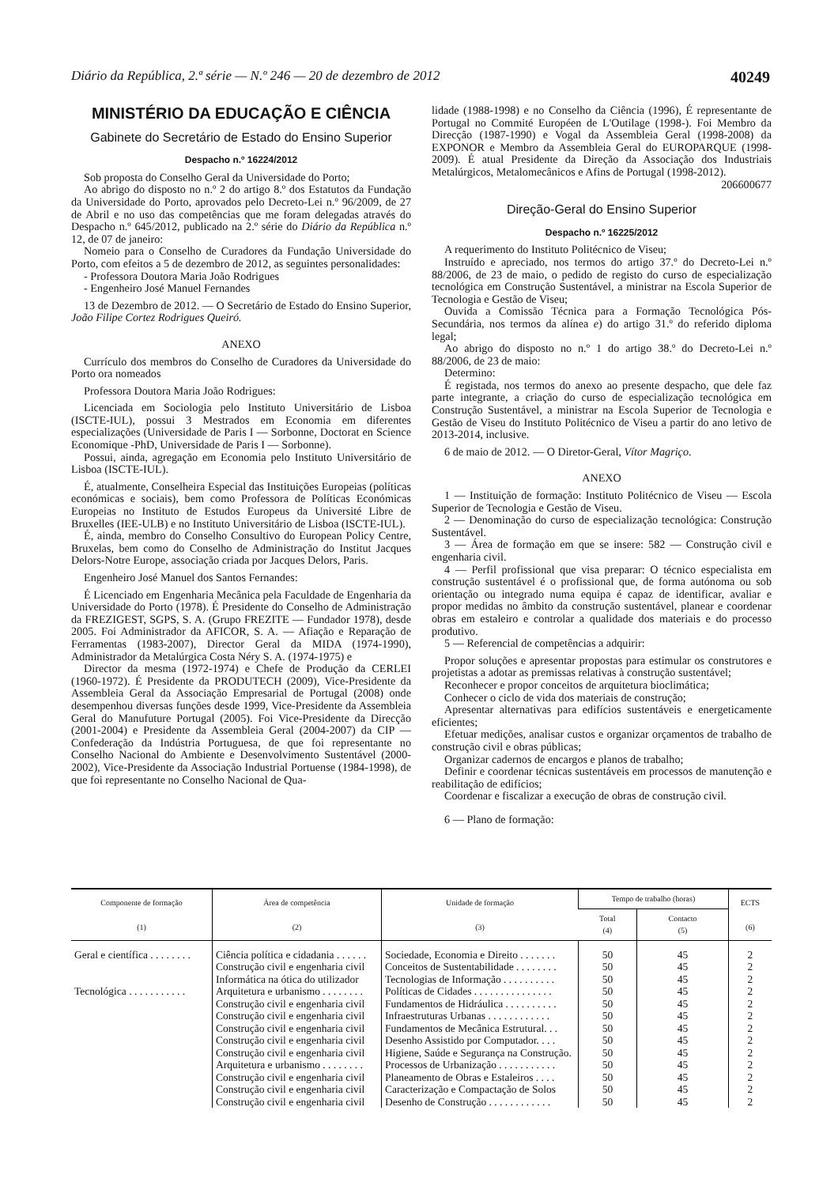Diário da República, 2.ª série — N.º 246 — 20 de dezembro de 2012 40249
MINISTÉRIO DA EDUCAÇÃO E CIÊNCIA
Gabinete do Secretário de Estado do Ensino Superior
Despacho n.º 16224/2012
Sob proposta do Conselho Geral da Universidade do Porto;
Ao abrigo do disposto no n.º 2 do artigo 8.º dos Estatutos da Fundação da Universidade do Porto, aprovados pelo Decreto-Lei n.º 96/2009, de 27 de Abril e no uso das competências que me foram delegadas através do Despacho n.º 645/2012, publicado na 2.º série do Diário da República n.º 12, de 07 de janeiro:
Nomeio para o Conselho de Curadores da Fundação Universidade do Porto, com efeitos a 5 de dezembro de 2012, as seguintes personalidades:
- Professora Doutora Maria João Rodrigues
- Engenheiro José Manuel Fernandes
13 de Dezembro de 2012. — O Secretário de Estado do Ensino Superior, João Filipe Cortez Rodrigues Queiró.
ANEXO
Currículo dos membros do Conselho de Curadores da Universidade do Porto ora nomeados
Professora Doutora Maria João Rodrigues:
Licenciada em Sociologia pelo Instituto Universitário de Lisboa (ISCTE-IUL), possui 3 Mestrados em Economia em diferentes especializações (Universidade de Paris I — Sorbonne, Doctorat en Science Economique -PhD, Universidade de Paris I — Sorbonne).
Possui, ainda, agregação em Economia pelo Instituto Universitário de Lisboa (ISCTE-IUL).
É, atualmente, Conselheira Especial das Instituições Europeias (políticas económicas e sociais), bem como Professora de Políticas Económicas Europeias no Instituto de Estudos Europeus da Université Libre de Bruxelles (IEE-ULB) e no Instituto Universitário de Lisboa (ISCTE-IUL).
É, ainda, membro do Conselho Consultivo do European Policy Centre, Bruxelas, bem como do Conselho de Administração do Institut Jacques Delors-Notre Europe, associação criada por Jacques Delors, Paris.
Engenheiro José Manuel dos Santos Fernandes:
É Licenciado em Engenharia Mecânica pela Faculdade de Engenharia da Universidade do Porto (1978). É Presidente do Conselho de Administração da FREZIGEST, SGPS, S. A. (Grupo FREZITE — Fundador 1978), desde 2005. Foi Administrador da AFICOR, S. A. — Afiação e Reparação de Ferramentas (1983-2007), Director Geral da MIDA (1974-1990), Administrador da Metalúrgica Costa Néry S. A. (1974-1975) e
Director da mesma (1972-1974) e Chefe de Produção da CERLEI (1960-1972). É Presidente da PRODUTECH (2009), Vice-Presidente da Assembleia Geral da Associação Empresarial de Portugal (2008) onde desempenhou diversas funções desde 1999, Vice-Presidente da Assembleia Geral do Manufuture Portugal (2005). Foi Vice-Presidente da Direcção (2001-2004) e Presidente da Assembleia Geral (2004-2007) da CIP — Confederação da Indústria Portuguesa, de que foi representante no Conselho Nacional do Ambiente e Desenvolvimento Sustentável (2000-2002), Vice-Presidente da Associação Industrial Portuense (1984-1998), de que foi representante no Conselho Nacional de Qua-
lidade (1988-1998) e no Conselho da Ciência (1996), É representante de Portugal no Commité Européen de L'Outilage (1998-). Foi Membro da Direcção (1987-1990) e Vogal da Assembleia Geral (1998-2008) da EXPONOR e Membro da Assembleia Geral do EUROPARQUE (1998-2009). É atual Presidente da Direção da Associação dos Industriais Metalúrgicos, Metalomecânicos e Afins de Portugal (1998-2012).
206600677
Direção-Geral do Ensino Superior
Despacho n.º 16225/2012
A requerimento do Instituto Politécnico de Viseu;
Instruído e apreciado, nos termos do artigo 37.º do Decreto-Lei n.º 88/2006, de 23 de maio, o pedido de registo do curso de especialização tecnológica em Construção Sustentável, a ministrar na Escola Superior de Tecnologia e Gestão de Viseu;
Ouvida a Comissão Técnica para a Formação Tecnológica Pós-Secundária, nos termos da alínea e) do artigo 31.º do referido diploma legal;
Ao abrigo do disposto no n.º 1 do artigo 38.º do Decreto-Lei n.º 88/2006, de 23 de maio:
Determino:
É registada, nos termos do anexo ao presente despacho, que dele faz parte integrante, a criação do curso de especialização tecnológica em Construção Sustentável, a ministrar na Escola Superior de Tecnologia e Gestão de Viseu do Instituto Politécnico de Viseu a partir do ano letivo de 2013-2014, inclusive.
6 de maio de 2012. — O Diretor-Geral, Vítor Magriço.
ANEXO
1 — Instituição de formação: Instituto Politécnico de Viseu — Escola Superior de Tecnologia e Gestão de Viseu.
2 — Denominação do curso de especialização tecnológica: Construção Sustentável.
3 — Área de formação em que se insere: 582 — Construção civil e engenharia civil.
4 — Perfil profissional que visa preparar: O técnico especialista em construção sustentável é o profissional que, de forma autónoma ou sob orientação ou integrado numa equipa é capaz de identificar, avaliar e propor medidas no âmbito da construção sustentável, planear e coordenar obras em estaleiro e controlar a qualidade dos materiais e do processo produtivo.
5 — Referencial de competências a adquirir:
Propor soluções e apresentar propostas para estimular os construtores e projetistas a adotar as premissas relativas à construção sustentável;
Reconhecer e propor conceitos de arquitetura bioclimática;
Conhecer o ciclo de vida dos materiais de construção;
Apresentar alternativas para edifícios sustentáveis e energeticamente eficientes;
Efetuar medições, analisar custos e organizar orçamentos de trabalho de construção civil e obras públicas;
Organizar cadernos de encargos e planos de trabalho;
Definir e coordenar técnicas sustentáveis em processos de manutenção e reabilitação de edifícios;
Coordenar e fiscalizar a execução de obras de construção civil.
6 — Plano de formação:
| Componente de formação (1) | Área de competência (2) | Unidade de formação (3) | Tempo de trabalho (horas) | | ECTS (6) |
| --- | --- | --- | --- | --- | --- |
| | | | Total (4) | Contacto (5) | |
| Geral e científica . . . . . . . . | Ciência política e cidadania . . . . . . | Sociedade, Economia e Direito . . . . . . . | 50 | 45 | 2 |
| | Construção civil e engenharia civil | Conceitos de Sustentabilidade . . . . . . . . | 50 | 45 | 2 |
| | Informática na ótica do utilizador | Tecnologias de Informação . . . . . . . . . . | 50 | 45 | 2 |
| Tecnológica . . . . . . . . . . . | Arquitetura e urbanismo . . . . . . . . | Políticas de Cidades . . . . . . . . . . . . . . . | 50 | 45 | 2 |
| | Construção civil e engenharia civil | Fundamentos de Hidráulica . . . . . . . . . . | 50 | 45 | 2 |
| | Construção civil e engenharia civil | Infraestruturas Urbanas . . . . . . . . . . . . | 50 | 45 | 2 |
| | Construção civil e engenharia civil | Fundamentos de Mecânica Estrutural. . . | 50 | 45 | 2 |
| | Construção civil e engenharia civil | Desenho Assistido por Computador. . . . | 50 | 45 | 2 |
| | Construção civil e engenharia civil | Higiene, Saúde e Segurança na Construção. | 50 | 45 | 2 |
| | Arquitetura e urbanismo . . . . . . . . | Processos de Urbanização . . . . . . . . . . . | 50 | 45 | 2 |
| | Construção civil e engenharia civil | Planeamento de Obras e Estaleiros . . . . | 50 | 45 | 2 |
| | Construção civil e engenharia civil | Caracterização e Compactação de Solos | 50 | 45 | 2 |
| | Construção civil e engenharia civil | Desenho de Construção . . . . . . . . . . . . | 50 | 45 | 2 |